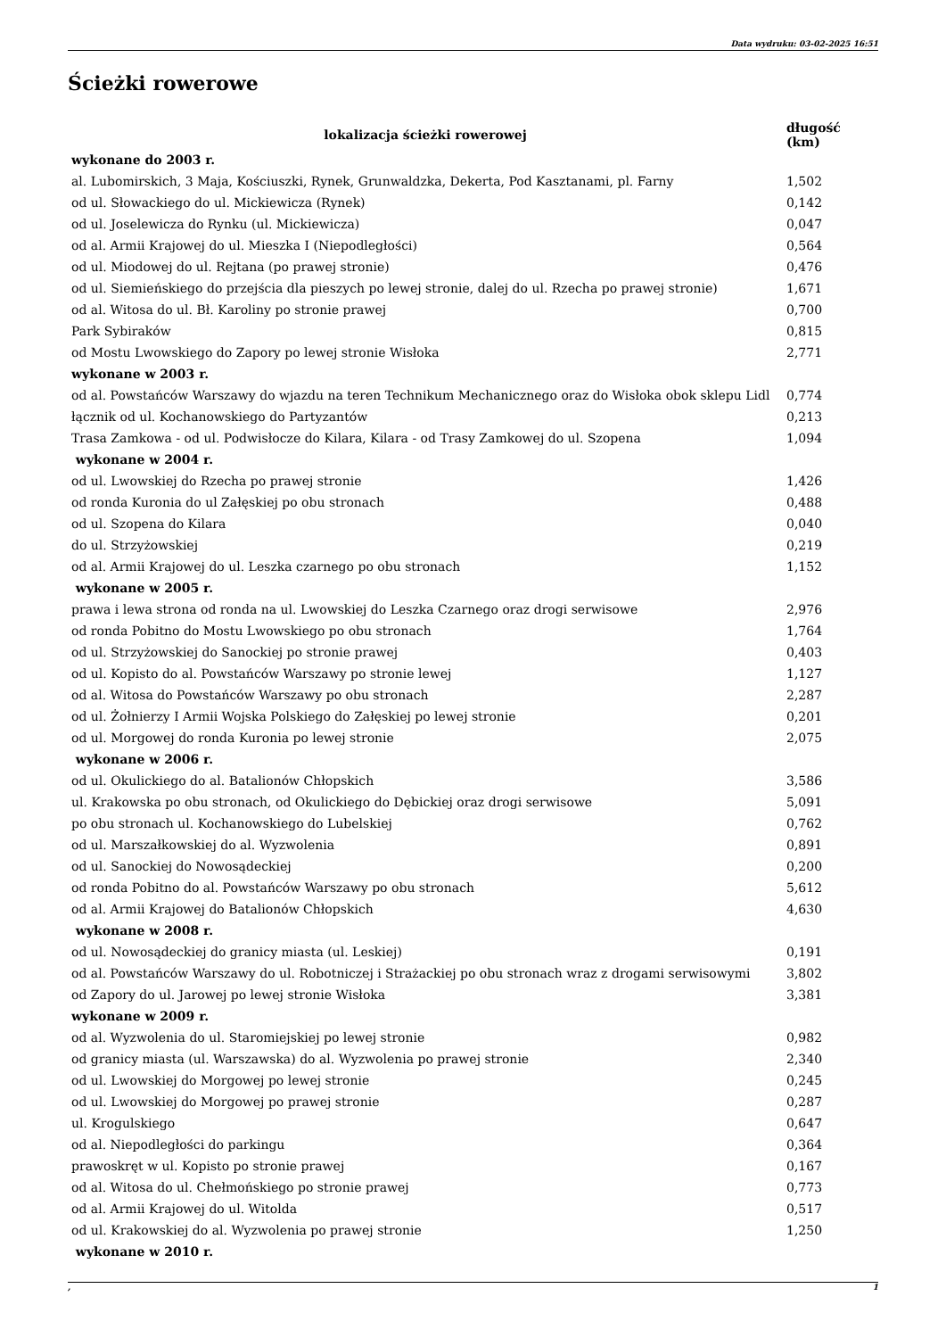Data wydruku: 03-02-2025 16:51
Ścieżki rowerowe
| lokalizacja ścieżki rowerowej | długość (km) |
| --- | --- |
| wykonane do 2003 r. | |
| al. Lubomirskich, 3 Maja, Kościuszki, Rynek, Grunwaldzka, Dekerta, Pod Kasztanami, pl. Farny | 1,502 |
| od ul. Słowackiego do ul. Mickiewicza (Rynek) | 0,142 |
| od ul. Joselewicza do Rynku (ul. Mickiewicza) | 0,047 |
| od al. Armii Krajowej do ul. Mieszka I (Niepodległości) | 0,564 |
| od ul. Miodowej do ul. Rejtana (po prawej stronie) | 0,476 |
| od ul. Siemieńskiego do przejścia dla pieszych po lewej stronie, dalej do ul. Rzecha po prawej stronie) | 1,671 |
| od al. Witosa do ul. Bł. Karoliny po stronie prawej | 0,700 |
| Park Sybiraków | 0,815 |
| od Mostu Lwowskiego do Zapory po lewej stronie Wisłoka | 2,771 |
| wykonane w 2003 r. | |
| od al. Powstańców Warszawy do wjazdu na teren Technikum Mechanicznego oraz do Wisłoka obok sklepu Lidl | 0,774 |
| łącznik od ul. Kochanowskiego do Partyzantów | 0,213 |
| Trasa Zamkowa - od ul. Podwisłocze do Kilara, Kilara - od Trasy Zamkowej do ul. Szopena | 1,094 |
| wykonane w 2004 r. | |
| od ul. Lwowskiej do Rzecha po prawej stronie | 1,426 |
| od ronda Kuronia do ul Załęskiej po obu stronach | 0,488 |
| od ul. Szopena do Kilara | 0,040 |
| do ul. Strzyżowskiej | 0,219 |
| od al. Armii Krajowej do ul. Leszka czarnego po obu stronach | 1,152 |
| wykonane w 2005 r. | |
| prawa i lewa strona od ronda na ul. Lwowskiej do Leszka Czarnego oraz drogi serwisowe | 2,976 |
| od ronda Pobitno do Mostu Lwowskiego po obu stronach | 1,764 |
| od ul. Strzyżowskiej do Sanockiej po stronie prawej | 0,403 |
| od ul. Kopisto do al. Powstańców Warszawy po stronie lewej | 1,127 |
| od al. Witosa do Powstańców Warszawy po obu stronach | 2,287 |
| od ul. Żołnierzy I Armii Wojska Polskiego do Załęskiej po lewej stronie | 0,201 |
| od ul. Morgowej do ronda Kuronia po lewej stronie | 2,075 |
| wykonane w 2006 r. | |
| od ul. Okulickiego do al. Batalionów Chłopskich | 3,586 |
| ul. Krakowska po obu stronach, od Okulickiego do Dębickiej oraz drogi serwisowe | 5,091 |
| po obu stronach ul. Kochanowskiego do Lubelskiej | 0,762 |
| od ul. Marszałkowskiej do al. Wyzwolenia | 0,891 |
| od ul. Sanockiej do Nowosądeckiej | 0,200 |
| od ronda Pobitno do al. Powstańców Warszawy po obu stronach | 5,612 |
| od al. Armii Krajowej do Batalionów Chłopskich | 4,630 |
| wykonane w 2008 r. | |
| od ul. Nowosądeckiej do granicy miasta (ul. Leskiej) | 0,191 |
| od al. Powstańców Warszawy do ul. Robotniczej i Strażackiej po obu stronach wraz z drogami serwisowymi | 3,802 |
| od Zapory do ul. Jarowej po lewej stronie Wisłoka | 3,381 |
| wykonane w 2009 r. | |
| od al. Wyzwolenia do ul. Staromiejskiej po lewej stronie | 0,982 |
| od granicy miasta (ul. Warszawska) do al. Wyzwolenia po prawej stronie | 2,340 |
| od ul. Lwowskiej do Morgowej po lewej stronie | 0,245 |
| od ul. Lwowskiej do Morgowej po prawej stronie | 0,287 |
| ul. Krogulskiego | 0,647 |
| od al. Niepodległości do parkingu | 0,364 |
| prawoskręt w ul. Kopisto po stronie prawej | 0,167 |
| od al. Witosa do ul. Chełmońskiego po stronie prawej | 0,773 |
| od al. Armii Krajowej do ul. Witolda | 0,517 |
| od ul. Krakowskiej do al. Wyzwolenia po prawej stronie | 1,250 |
| wykonane w 2010 r. | |
, 1